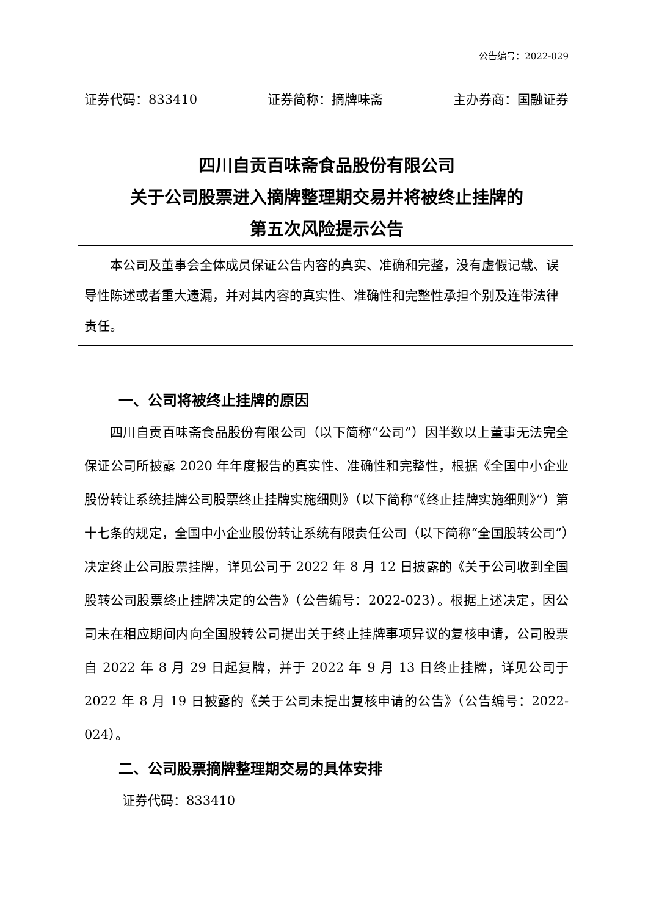公告编号：2022-029
证券代码：833410 证券简称：摘牌味斋 主办券商：国融证券
四川自贡百味斋食品股份有限公司
关于公司股票进入摘牌整理期交易并将被终止挂牌的
第五次风险提示公告
本公司及董事会全体成员保证公告内容的真实、准确和完整，没有虚假记载、误导性陈述或者重大遗漏，并对其内容的真实性、准确性和完整性承担个别及连带法律责任。
一、公司将被终止挂牌的原因
四川自贡百味斋食品股份有限公司（以下简称“公司”）因半数以上董事无法完全保证公司所披露 2020 年年度报告的真实性、准确性和完整性，根据《全国中小企业股份转让系统挂牌公司股票终止挂牌实施细则》（以下简称“《终止挂牌实施细则》”）第十七条的规定，全国中小企业股份转让系统有限责任公司（以下简称“全国股转公司”）决定终止公司股票挂牌，详见公司于 2022 年 8 月 12 日披露的《关于公司收到全国股转公司股票终止挂牌决定的公告》（公告编号：2022-023）。根据上述决定，因公司未在相应期间内向全国股转公司提出关于终止挂牌事项异议的复核申请，公司股票自 2022 年 8 月 29 日起复牌，并于 2022 年 9 月 13 日终止挂牌，详见公司于 2022 年 8 月 19 日披露的《关于公司未提出复核申请的公告》（公告编号：2022-024）。
二、公司股票摘牌整理期交易的具体安排
证券代码：833410